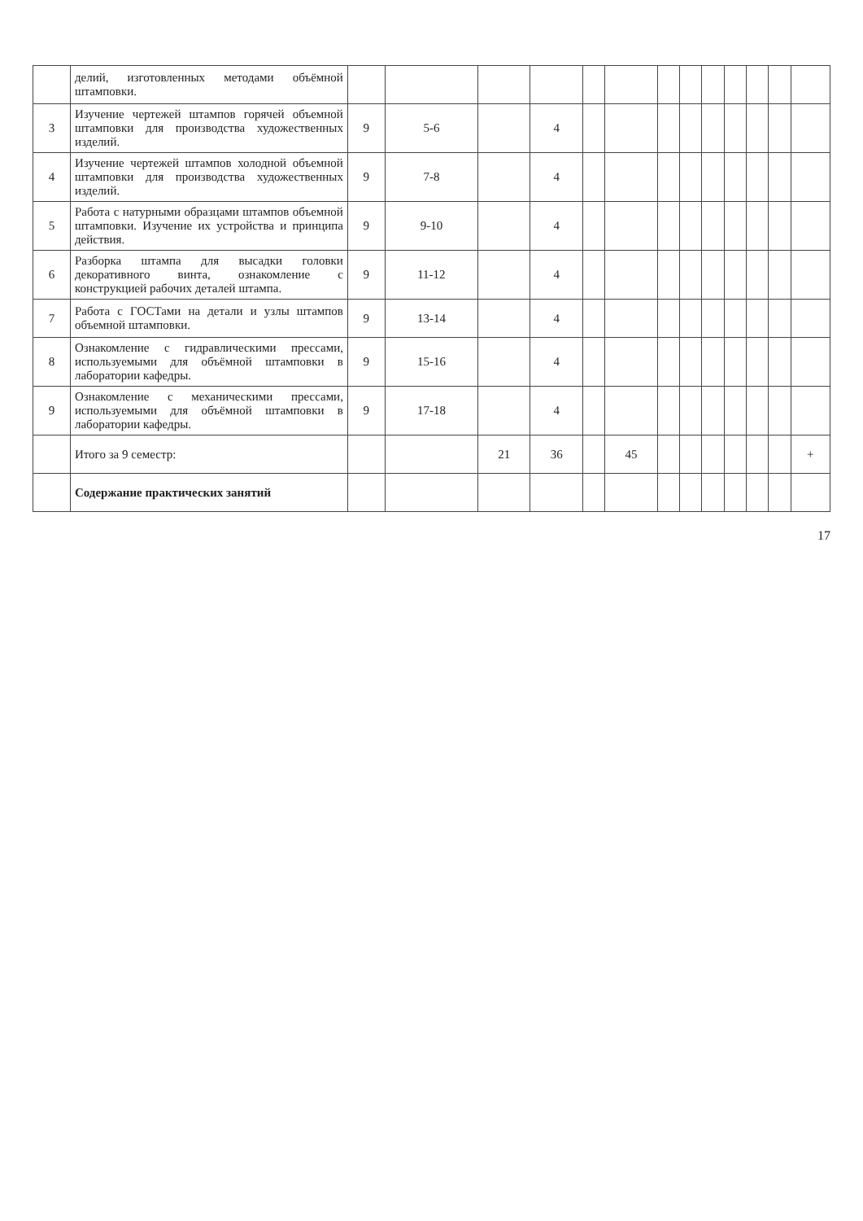| | делий, изготовленных методами объёмной штамповки. | | | | | | | | | | | | | |
| 3 | Изучение чертежей штампов горячей объемной штамповки для производства художественных изделий. | 9 | 5-6 | | 4 | | | | | | | | | |
| 4 | Изучение чертежей штампов холодной объемной штамповки для производства художественных изделий. | 9 | 7-8 | | 4 | | | | | | | | | |
| 5 | Работа с натурными образцами штампов объемной штамповки. Изучение их устройства и принципа действия. | 9 | 9-10 | | 4 | | | | | | | | | |
| 6 | Разборка штампа для высадки головки декоративного винта, ознакомление с конструкцией рабочих деталей штампа. | 9 | 11-12 | | 4 | | | | | | | | | |
| 7 | Работа с ГОСТами на детали и узлы штампов объемной штамповки. | 9 | 13-14 | | 4 | | | | | | | | | |
| 8 | Ознакомление с гидравлическими прессами, используемыми для объёмной штамповки в лаборатории кафедры. | 9 | 15-16 | | 4 | | | | | | | | | |
| 9 | Ознакомление с механическими прессами, используемыми для объёмной штамповки в лаборатории кафедры. | 9 | 17-18 | | 4 | | | | | | | | | |
| | Итого за 9 семестр: | | | 21 | 36 | | 45 | | | | | | | + |
| | Содержание практических занятий | | | | | | | | | | | | | |
17